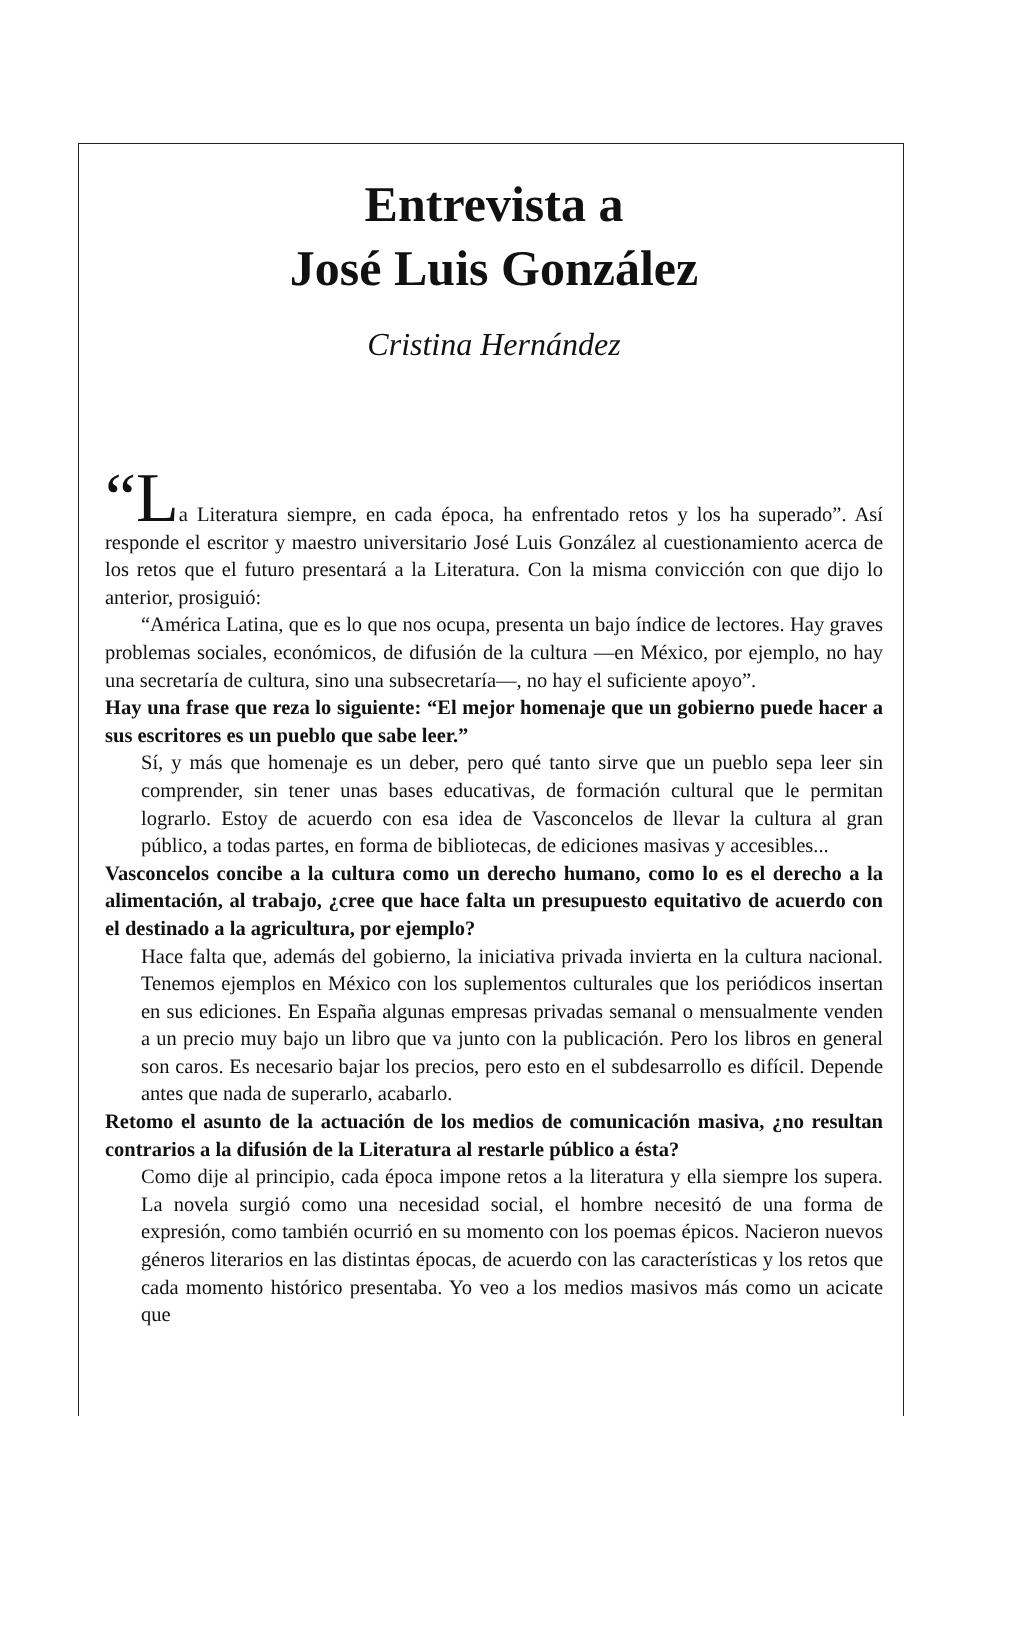Entrevista a
José Luis González
Cristina Hernández
“La Literatura siempre, en cada época, ha enfrentado retos y los ha superado”. Así responde el escritor y maestro universitario José Luis González al cuestionamiento acerca de los retos que el futuro presentará a la Literatura. Con la misma convicción con que dijo lo anterior, prosiguió:
“América Latina, que es lo que nos ocupa, presenta un bajo índice de lectores. Hay graves problemas sociales, económicos, de difusión de la cultura —en México, por ejemplo, no hay una secretaría de cultura, sino una subsecretaría—, no hay el suficiente apoyo”.
Hay una frase que reza lo siguiente: “El mejor homenaje que un gobierno puede hacer a sus escritores es un pueblo que sabe leer.”
Sí, y más que homenaje es un deber, pero qué tanto sirve que un pueblo sepa leer sin comprender, sin tener unas bases educativas, de formación cultural que le permitan lograrlo. Estoy de acuerdo con esa idea de Vasconcelos de llevar la cultura al gran público, a todas partes, en forma de bibliotecas, de ediciones masivas y accesibles...
Vasconcelos concibe a la cultura como un derecho humano, como lo es el derecho a la alimentación, al trabajo, ¿cree que hace falta un presupuesto equitativo de acuerdo con el destinado a la agricultura, por ejemplo?
Hace falta que, además del gobierno, la iniciativa privada invierta en la cultura nacional. Tenemos ejemplos en México con los suplementos culturales que los periódicos insertan en sus ediciones. En España algunas empresas privadas semanal o mensualmente venden a un precio muy bajo un libro que va junto con la publicación. Pero los libros en general son caros. Es necesario bajar los precios, pero esto en el subdesarrollo es difícil. Depende antes que nada de superarlo, acabarlo.
Retomo el asunto de la actuación de los medios de comunicación masiva, ¿no resultan contrarios a la difusión de la Literatura al restarle público a ésta?
Como dije al principio, cada época impone retos a la literatura y ella siempre los supera. La novela surgió como una necesidad social, el hombre necesitó de una forma de expresión, como también ocurrió en su momento con los poemas épicos. Nacieron nuevos géneros literarios en las distintas épocas, de acuerdo con las características y los retos que cada momento histórico presentaba. Yo veo a los medios masivos más como un acicate que